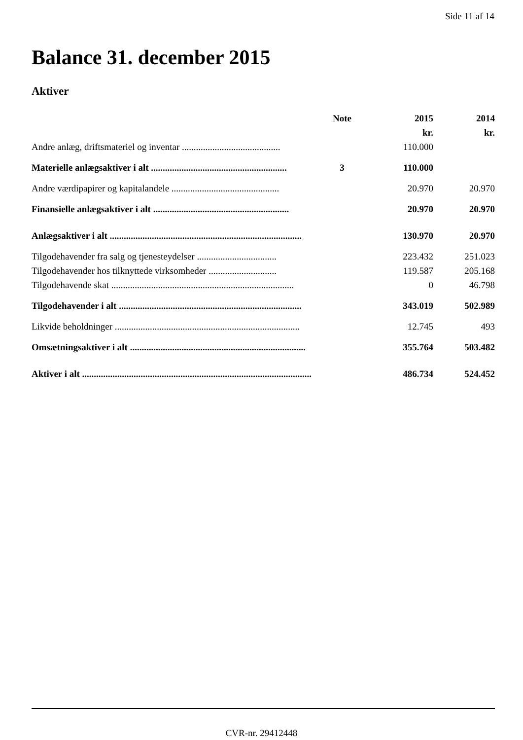Side 11 af 14
Balance 31. december 2015
Aktiver
| | Note | 2015 | 2014 |
| --- | --- | --- | --- |
| | | kr. | kr. |
| Andre anlæg, driftsmateriel og inventar .......................................... | | 110.000 | |
| Materielle anlægsaktiver i alt .......................................................... | 3 | 110.000 | |
| Andre værdipapirer og kapitalandele .............................................. | | 20.970 | 20.970 |
| Finansielle anlægsaktiver i alt .......................................................... | | 20.970 | 20.970 |
| Anlægsaktiver i alt .................................................................................. | | 130.970 | 20.970 |
| Tilgodehavender fra salg og tjenesteydelser .................................. | | 223.432 | 251.023 |
| Tilgodehavender hos tilknyttede virksomheder ............................. | | 119.587 | 205.168 |
| Tilgodehavende skat .............................................................................. | | 0 | 46.798 |
| Tilgodehavender i alt .............................................................................. | | 343.019 | 502.989 |
| Likvide beholdninger ............................................................................... | | 12.745 | 493 |
| Omsætningsaktiver i alt ........................................................................... | | 355.764 | 503.482 |
| Aktiver i alt .................................................................................................. | | 486.734 | 524.452 |
CVR-nr. 29412448